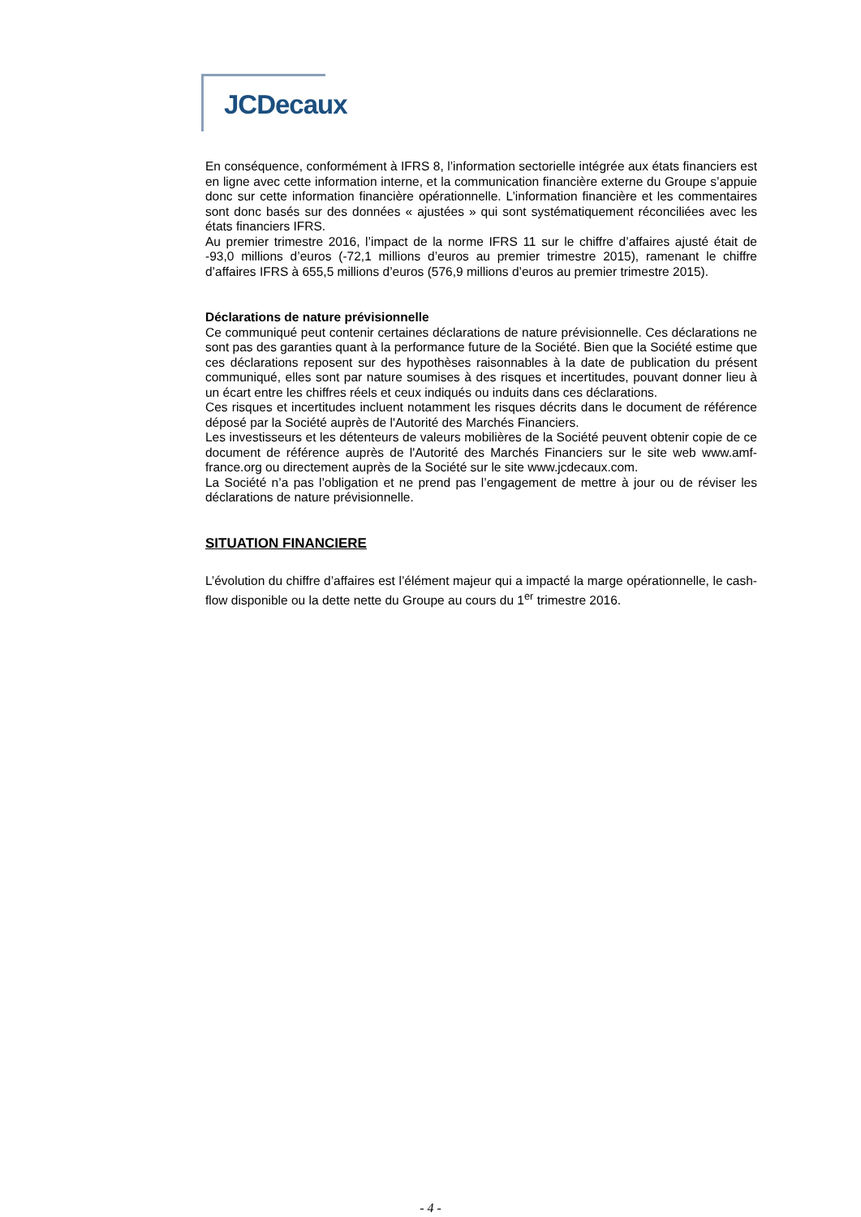JCDecaux
En conséquence, conformément à IFRS 8, l’information sectorielle intégrée aux états financiers est en ligne avec cette information interne, et la communication financière externe du Groupe s’appuie donc sur cette information financière opérationnelle. L’information financière et les commentaires sont donc basés sur des données « ajustées » qui sont systématiquement réconciliées avec les états financiers IFRS.
Au premier trimestre 2016, l’impact de la norme IFRS 11 sur le chiffre d’affaires ajusté était de -93,0 millions d’euros (-72,1 millions d’euros au premier trimestre 2015), ramenant le chiffre d’affaires IFRS à 655,5 millions d’euros (576,9 millions d’euros au premier trimestre 2015).
Déclarations de nature prévisionnelle
Ce communiqué peut contenir certaines déclarations de nature prévisionnelle. Ces déclarations ne sont pas des garanties quant à la performance future de la Société. Bien que la Société estime que ces déclarations reposent sur des hypothèses raisonnables à la date de publication du présent communiqué, elles sont par nature soumises à des risques et incertitudes, pouvant donner lieu à un écart entre les chiffres réels et ceux indiqués ou induits dans ces déclarations.
Ces risques et incertitudes incluent notamment les risques décrits dans le document de référence déposé par la Société auprès de l'Autorité des Marchés Financiers.
Les investisseurs et les détenteurs de valeurs mobilières de la Société peuvent obtenir copie de ce document de référence auprès de l'Autorité des Marchés Financiers sur le site web www.amf-france.org ou directement auprès de la Société sur le site www.jcdecaux.com.
La Société n’a pas l’obligation et ne prend pas l’engagement de mettre à jour ou de réviser les déclarations de nature prévisionnelle.
SITUATION FINANCIERE
L’évolution du chiffre d’affaires est l’élément majeur qui a impacté la marge opérationnelle, le cash-flow disponible ou la dette nette du Groupe au cours du 1<sup>er</sup> trimestre 2016.
- 4 -